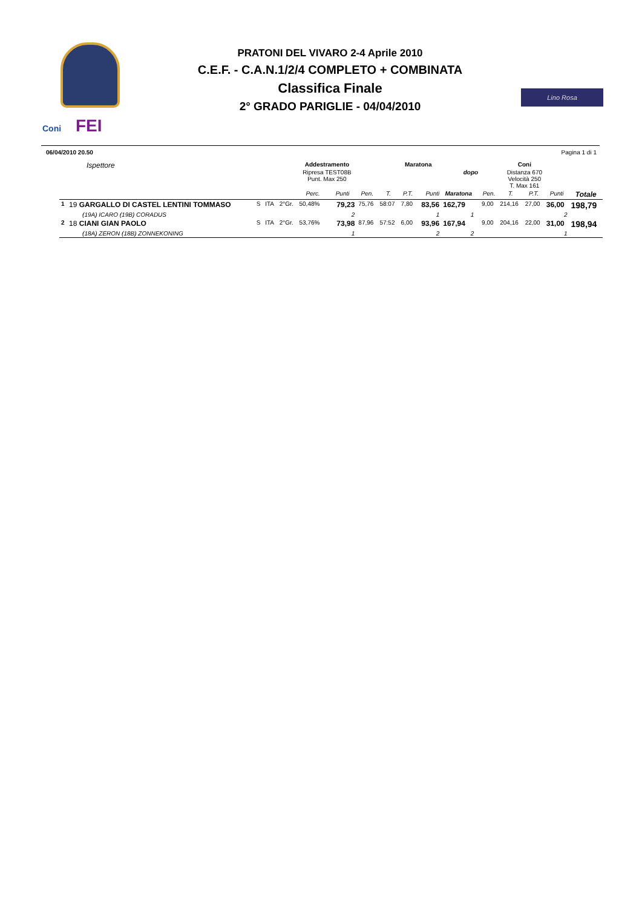Coni FEI
PRATONI DEL VIVARO 2-4 Aprile 2010
C.E.F. - C.A.N.1/2/4 COMPLETO + COMBINATA
Classifica Finale
2° GRADO PARIGLIE - 04/04/2010
Lino Rosa
06/04/2010 20.50 Pagina 1 di 1
| Ispettore | | | | | Addestramento | | Maratona | | | | | | Coni | | | | |
| --- | --- | --- | --- | --- | --- | --- | --- | --- | --- | --- | --- | --- | --- | --- | --- | --- | --- |
| | | | | | Ripresa TEST08B Punt. Max 250 | | | | | | dopo | | Distanza 670 Velocità 250 T. Max 161 | | | | |
| | | | | | Perc. | Punti | Pen. | T. | P.T. | Punti | Maratona | | Pen. | T. | P.T. | Punti | Totale |
| 1 | 19 GARGALLO DI CASTEL LENTINI TOMMASO | S | ITA | 2°Gr. | 50,48% | 79,23 | 75,76 | 58:07 | 7,80 | 83,56 | 162,79 | | 9,00 | 214,16 | 27,00 | 36,00 | 198,79 |
| | (19A) ICARO (19B) CORADUS | | | | | 2 | | | | 1 | 1 | | | | | 2 | |
| 2 | 18 CIANI GIAN PAOLO | S | ITA | 2°Gr. | 53,76% | 73,98 | 87,96 | 57:52 | 6,00 | 93,96 | 167,94 | | 9,00 | 204,16 | 22,00 | 31,00 | 198,94 |
| | (18A) ZERON (18B) ZONNEKONING | | | | | 1 | | | | 2 | 2 | | | | | 1 | |